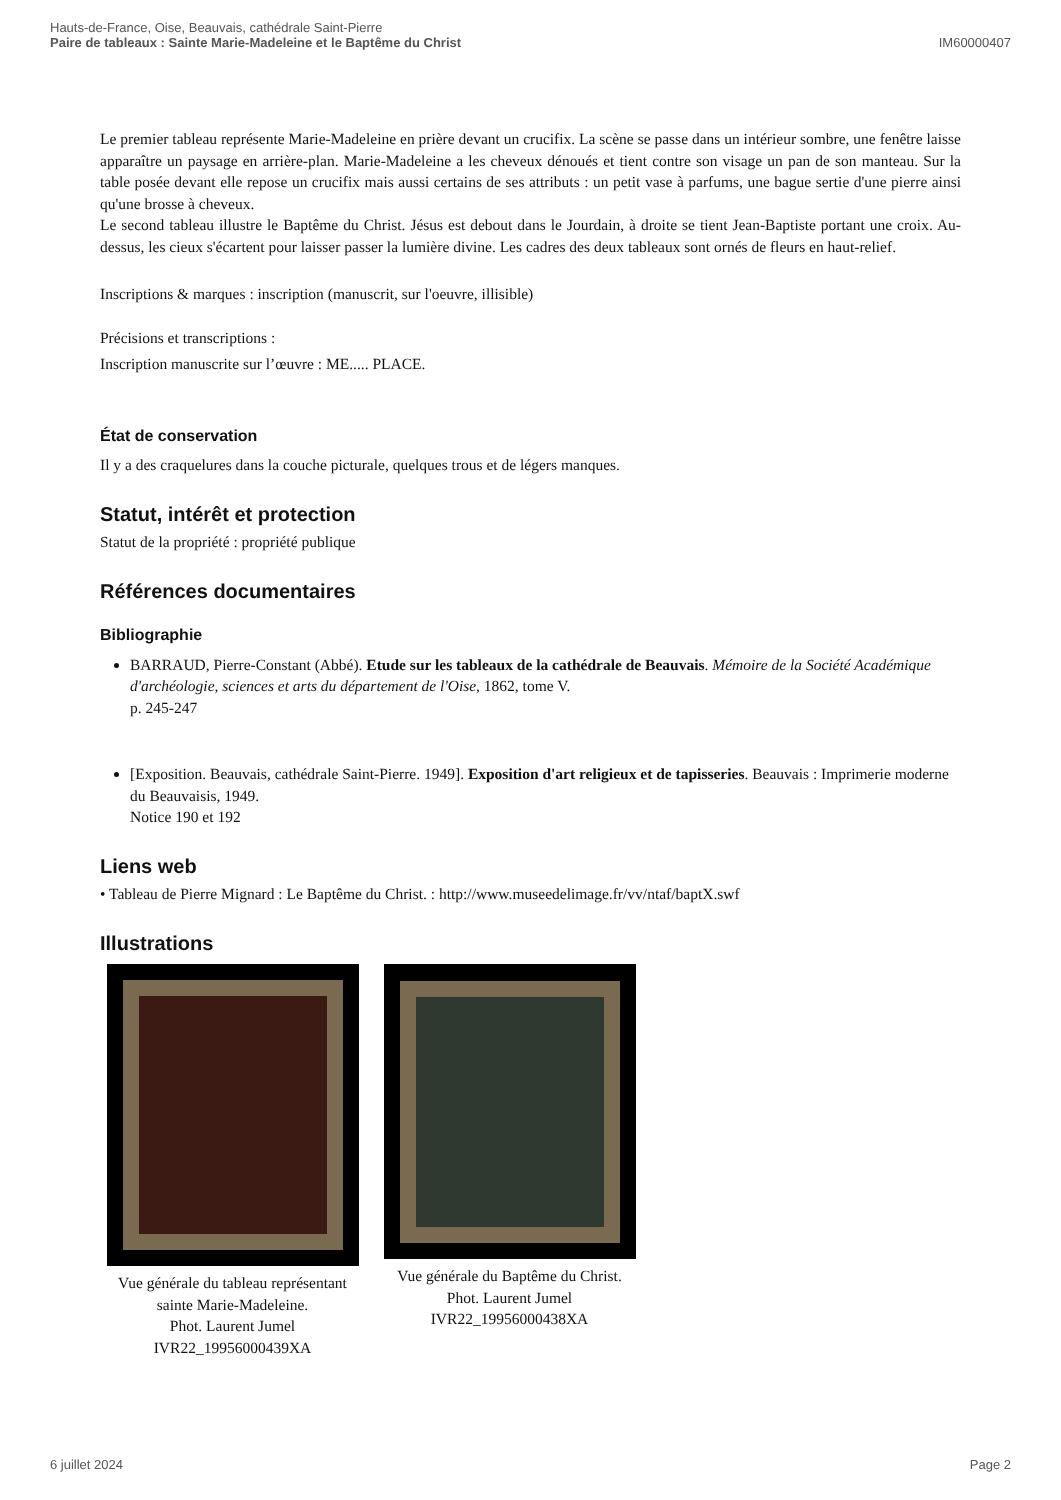Hauts-de-France, Oise, Beauvais, cathédrale Saint-Pierre
Paire de tableaux : Sainte Marie-Madeleine et le Baptême du Christ
IM60000407
Le premier tableau représente Marie-Madeleine en prière devant un crucifix. La scène se passe dans un intérieur sombre, une fenêtre laisse apparaître un paysage en arrière-plan. Marie-Madeleine a les cheveux dénoués et tient contre son visage un pan de son manteau. Sur la table posée devant elle repose un crucifix mais aussi certains de ses attributs : un petit vase à parfums, une bague sertie d'une pierre ainsi qu'une brosse à cheveux.
Le second tableau illustre le Baptême du Christ. Jésus est debout dans le Jourdain, à droite se tient Jean-Baptiste portant une croix. Au-dessus, les cieux s'écartent pour laisser passer la lumière divine. Les cadres des deux tableaux sont ornés de fleurs en haut-relief.
Inscriptions & marques : inscription (manuscrit, sur l'oeuvre, illisible)
Précisions et transcriptions :
Inscription manuscrite sur l’œuvre : ME..... PLACE.
État de conservation
Il y a des craquelures dans la couche picturale, quelques trous et de légers manques.
Statut, intérêt et protection
Statut de la propriété : propriété publique
Références documentaires
Bibliographie
BARRAUD, Pierre-Constant (Abbé). Etude sur les tableaux de la cathédrale de Beauvais. Mémoire de la Société Académique d'archéologie, sciences et arts du département de l'Oise, 1862, tome V.
p. 245-247
[Exposition. Beauvais, cathédrale Saint-Pierre. 1949]. Exposition d'art religieux et de tapisseries. Beauvais : Imprimerie moderne du Beauvaisis, 1949.
Notice 190 et 192
Liens web
• Tableau de Pierre Mignard : Le Baptême du Christ. : http://www.museedelimage.fr/vv/ntaf/baptX.swf
Illustrations
Vue générale du tableau représentant sainte Marie-Madeleine.
Phot. Laurent Jumel
IVR22_19956000439XA
Vue générale du Baptême du Christ.
Phot. Laurent Jumel
IVR22_19956000438XA
6 juillet 2024 Page 2